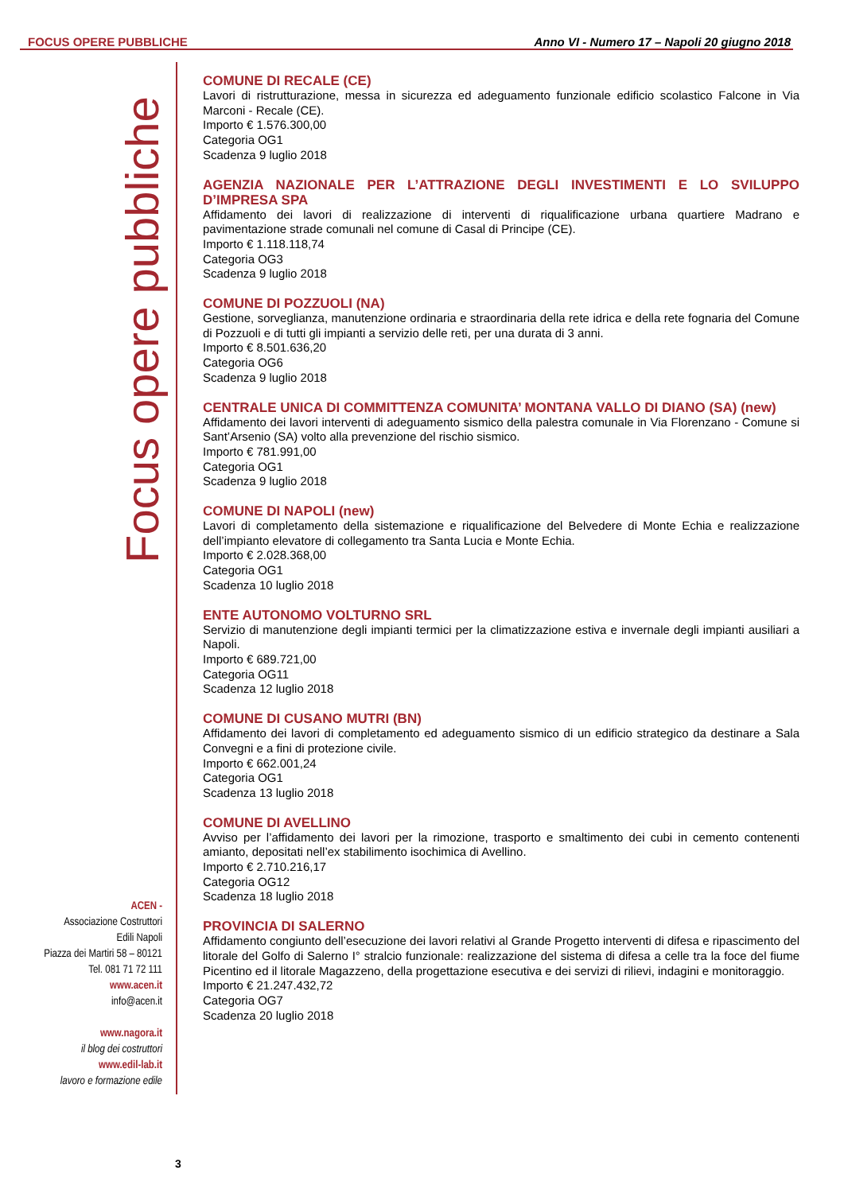FOCUS OPERE PUBBLICHE Anno VI - Numero 17 – Napoli 20 giugno 2018
Focus opere pubbliche
ACEN -
Associazione Costruttori
Edili Napoli
Piazza dei Martiri 58 – 80121
Tel. 081 71 72 111
www.acen.it
info@acen.it
www.nagora.it
il blog dei costruttori
www.edil-lab.it
lavoro e formazione edile
COMUNE DI RECALE (CE)
Lavori di ristrutturazione, messa in sicurezza ed adeguamento funzionale edificio scolastico Falcone in Via Marconi - Recale (CE).
Importo € 1.576.300,00
Categoria OG1
Scadenza 9 luglio 2018
AGENZIA NAZIONALE PER L’ATTRAZIONE DEGLI INVESTIMENTI E LO SVILUPPO D’IMPRESA SPA
Affidamento dei lavori di realizzazione di interventi di riqualificazione urbana quartiere Madrano e pavimentazione strade comunali nel comune di Casal di Principe (CE).
Importo € 1.118.118,74
Categoria OG3
Scadenza 9 luglio 2018
COMUNE DI POZZUOLI (NA)
Gestione, sorveglianza, manutenzione ordinaria e straordinaria della rete idrica e della rete fognaria del Comune di Pozzuoli e di tutti gli impianti a servizio delle reti, per una durata di 3 anni.
Importo € 8.501.636,20
Categoria OG6
Scadenza 9 luglio 2018
CENTRALE UNICA DI COMMITTENZA COMUNITA’ MONTANA VALLO DI DIANO (SA) (new)
Affidamento dei lavori interventi di adeguamento sismico della palestra comunale in Via Florenzano - Comune si Sant’Arsenio (SA) volto alla prevenzione del rischio sismico.
Importo € 781.991,00
Categoria OG1
Scadenza 9 luglio 2018
COMUNE DI NAPOLI (new)
Lavori di completamento della sistemazione e riqualificazione del Belvedere di Monte Echia e realizzazione dell’impianto elevatore di collegamento tra Santa Lucia e Monte Echia.
Importo € 2.028.368,00
Categoria OG1
Scadenza 10 luglio 2018
ENTE AUTONOMO VOLTURNO SRL
Servizio di manutenzione degli impianti termici per la climatizzazione estiva e invernale degli impianti ausiliari a Napoli.
Importo € 689.721,00
Categoria OG11
Scadenza 12 luglio 2018
COMUNE DI CUSANO MUTRI (BN)
Affidamento dei lavori di completamento ed adeguamento sismico di un edificio strategico da destinare a Sala Convegni e a fini di protezione civile.
Importo € 662.001,24
Categoria OG1
Scadenza 13 luglio 2018
COMUNE DI AVELLINO
Avviso per l’affidamento dei lavori per la rimozione, trasporto e smaltimento dei cubi in cemento contenenti amianto, depositati nell’ex stabilimento isochimica di Avellino.
Importo € 2.710.216,17
Categoria OG12
Scadenza 18 luglio 2018
PROVINCIA DI SALERNO
Affidamento congiunto dell’esecuzione dei lavori relativi al Grande Progetto interventi di difesa e ripascimento del litorale del Golfo di Salerno I° stralcio funzionale: realizzazione del sistema di difesa a celle tra la foce del fiume Picentino ed il litorale Magazzeno, della progettazione esecutiva e dei servizi di rilievi, indagini e monitoraggio.
Importo € 21.247.432,72
Categoria OG7
Scadenza 20 luglio 2018
3